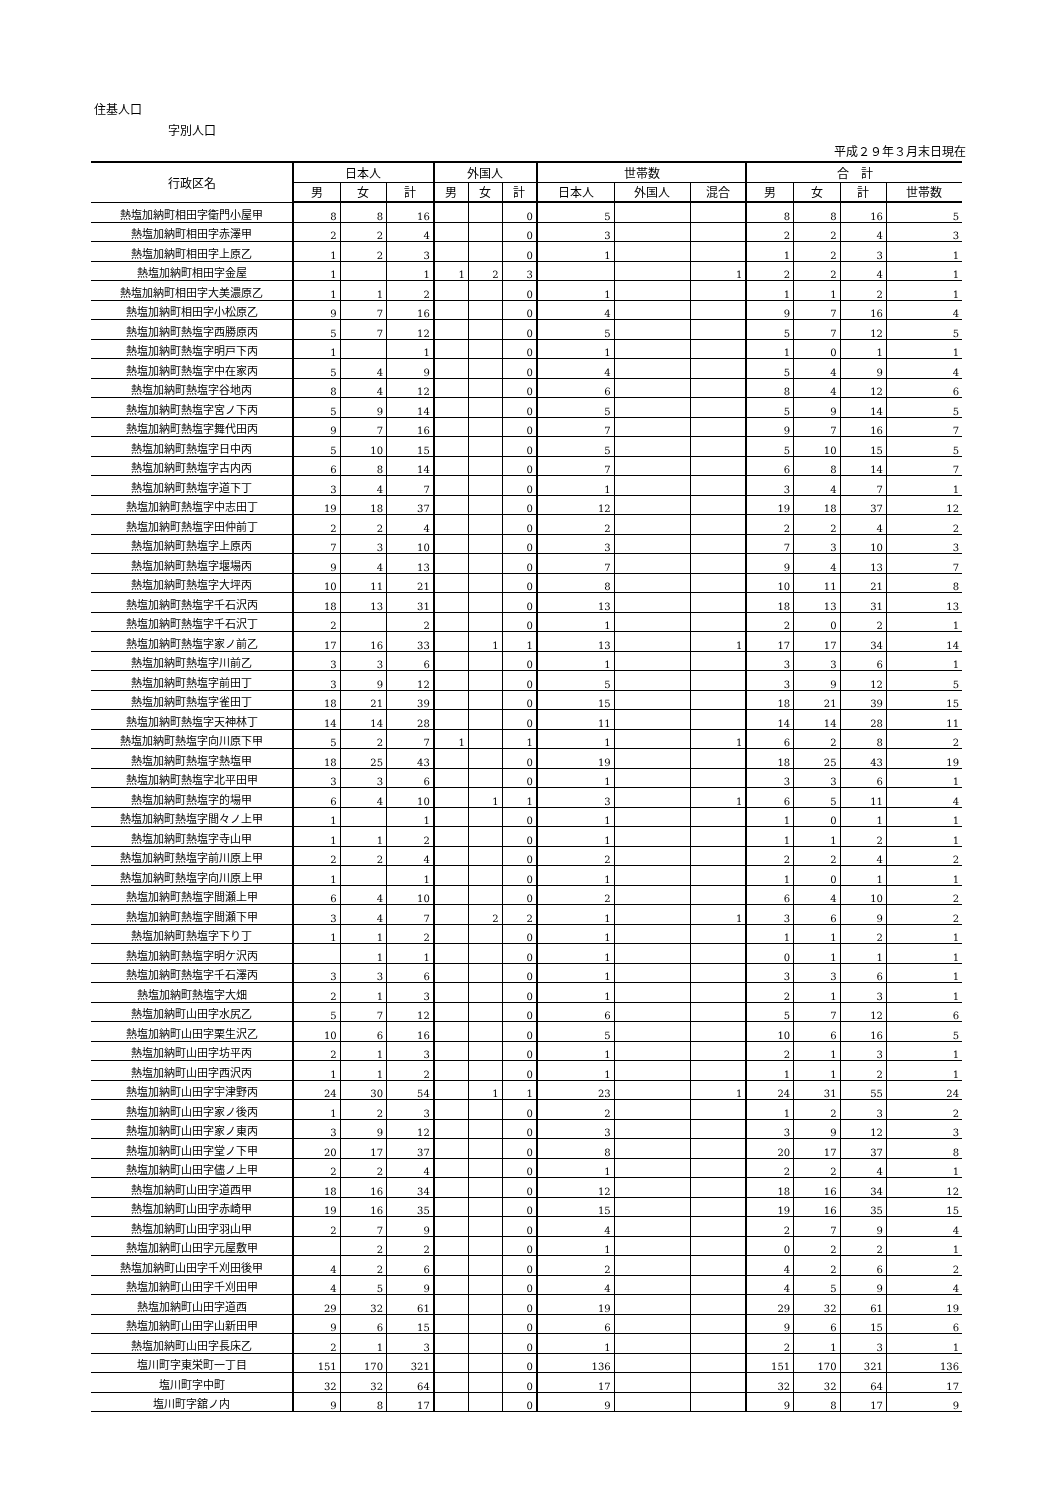住基人口
字別人口
平成２９年３月末日現在
| 行政区名 | 日本人 | | | 外国人 | | | 世帯数 | | | 合 計 | | | |
| --- | --- | --- | --- | --- | --- | --- | --- | --- | --- | --- | --- | --- | --- |
| | 男 | 女 | 計 | 男 | 女 | 計 | 日本人 | 外国人 | 混合 | 男 | 女 | 計 | 世帯数 |
| 熱塩加納町相田字衛門小屋甲 | 8 | 8 | 16 | | | 0 | 5 | | | 8 | 8 | 16 | 5 |
| 熱塩加納町相田字赤澤甲 | 2 | 2 | 4 | | | 0 | 3 | | | 2 | 2 | 4 | 3 |
| 熱塩加納町相田字上原乙 | 1 | 2 | 3 | | | 0 | 1 | | | 1 | 2 | 3 | 1 |
| 熱塩加納町相田字金屋 | 1 | | 1 | 1 | 2 | 3 | | | 1 | 2 | 2 | 4 | 1 |
| 熱塩加納町相田字大美濃原乙 | 1 | 1 | 2 | | | 0 | 1 | | | 1 | 1 | 2 | 1 |
| 熱塩加納町相田字小松原乙 | 9 | 7 | 16 | | | 0 | 4 | | | 9 | 7 | 16 | 4 |
| 熱塩加納町熱塩字西勝原丙 | 5 | 7 | 12 | | | 0 | 5 | | | 5 | 7 | 12 | 5 |
| 熱塩加納町熱塩字明戸下丙 | 1 | | 1 | | | 0 | 1 | | | 1 | 0 | 1 | 1 |
| 熱塩加納町熱塩字中在家丙 | 5 | 4 | 9 | | | 0 | 4 | | | 5 | 4 | 9 | 4 |
| 熱塩加納町熱塩字谷地丙 | 8 | 4 | 12 | | | 0 | 6 | | | 8 | 4 | 12 | 6 |
| 熱塩加納町熱塩字宮ノ下丙 | 5 | 9 | 14 | | | 0 | 5 | | | 5 | 9 | 14 | 5 |
| 熱塩加納町熱塩字舞代田丙 | 9 | 7 | 16 | | | 0 | 7 | | | 9 | 7 | 16 | 7 |
| 熱塩加納町熱塩字日中丙 | 5 | 10 | 15 | | | 0 | 5 | | | 5 | 10 | 15 | 5 |
| 熱塩加納町熱塩字古内丙 | 6 | 8 | 14 | | | 0 | 7 | | | 6 | 8 | 14 | 7 |
| 熱塩加納町熱塩字道下丁 | 3 | 4 | 7 | | | 0 | 1 | | | 3 | 4 | 7 | 1 |
| 熱塩加納町熱塩字中志田丁 | 19 | 18 | 37 | | | 0 | 12 | | | 19 | 18 | 37 | 12 |
| 熱塩加納町熱塩字田仲前丁 | 2 | 2 | 4 | | | 0 | 2 | | | 2 | 2 | 4 | 2 |
| 熱塩加納町熱塩字上原丙 | 7 | 3 | 10 | | | 0 | 3 | | | 7 | 3 | 10 | 3 |
| 熱塩加納町熱塩字堰場丙 | 9 | 4 | 13 | | | 0 | 7 | | | 9 | 4 | 13 | 7 |
| 熱塩加納町熱塩字大坪丙 | 10 | 11 | 21 | | | 0 | 8 | | | 10 | 11 | 21 | 8 |
| 熱塩加納町熱塩字千石沢丙 | 18 | 13 | 31 | | | 0 | 13 | | | 18 | 13 | 31 | 13 |
| 熱塩加納町熱塩字千石沢丁 | 2 | | 2 | | | 0 | 1 | | | 2 | 0 | 2 | 1 |
| 熱塩加納町熱塩字家ノ前乙 | 17 | 16 | 33 | | 1 | 1 | 13 | | 1 | 17 | 17 | 34 | 14 |
| 熱塩加納町熱塩字川前乙 | 3 | 3 | 6 | | | 0 | 1 | | | 3 | 3 | 6 | 1 |
| 熱塩加納町熱塩字前田丁 | 3 | 9 | 12 | | | 0 | 5 | | | 3 | 9 | 12 | 5 |
| 熱塩加納町熱塩字雀田丁 | 18 | 21 | 39 | | | 0 | 15 | | | 18 | 21 | 39 | 15 |
| 熱塩加納町熱塩字天神林丁 | 14 | 14 | 28 | | | 0 | 11 | | | 14 | 14 | 28 | 11 |
| 熱塩加納町熱塩字向川原下甲 | 5 | 2 | 7 | 1 | | 1 | 1 | | 1 | 6 | 2 | 8 | 2 |
| 熱塩加納町熱塩字熱塩甲 | 18 | 25 | 43 | | | 0 | 19 | | | 18 | 25 | 43 | 19 |
| 熱塩加納町熱塩字北平田甲 | 3 | 3 | 6 | | | 0 | 1 | | | 3 | 3 | 6 | 1 |
| 熱塩加納町熱塩字的場甲 | 6 | 4 | 10 | | 1 | 1 | 3 | | 1 | 6 | 5 | 11 | 4 |
| 熱塩加納町熱塩字間々ノ上甲 | 1 | | 1 | | | 0 | 1 | | | 1 | 0 | 1 | 1 |
| 熱塩加納町熱塩字寺山甲 | 1 | 1 | 2 | | | 0 | 1 | | | 1 | 1 | 2 | 1 |
| 熱塩加納町熱塩字前川原上甲 | 2 | 2 | 4 | | | 0 | 2 | | | 2 | 2 | 4 | 2 |
| 熱塩加納町熱塩字向川原上甲 | 1 | | 1 | | | 0 | 1 | | | 1 | 0 | 1 | 1 |
| 熱塩加納町熱塩字間瀬上甲 | 6 | 4 | 10 | | | 0 | 2 | | | 6 | 4 | 10 | 2 |
| 熱塩加納町熱塩字間瀬下甲 | 3 | 4 | 7 | | 2 | 2 | 1 | | 1 | 3 | 6 | 9 | 2 |
| 熱塩加納町熱塩字下り丁 | 1 | 1 | 2 | | | 0 | 1 | | | 1 | 1 | 2 | 1 |
| 熱塩加納町熱塩字明ケ沢丙 | | 1 | 1 | | | 0 | 1 | | | 0 | 1 | 1 | 1 |
| 熱塩加納町熱塩字千石澤丙 | 3 | 3 | 6 | | | 0 | 1 | | | 3 | 3 | 6 | 1 |
| 熱塩加納町熱塩字大畑 | 2 | 1 | 3 | | | 0 | 1 | | | 2 | 1 | 3 | 1 |
| 熱塩加納町山田字水尻乙 | 5 | 7 | 12 | | | 0 | 6 | | | 5 | 7 | 12 | 6 |
| 熱塩加納町山田字栗生沢乙 | 10 | 6 | 16 | | | 0 | 5 | | | 10 | 6 | 16 | 5 |
| 熱塩加納町山田字坊平丙 | 2 | 1 | 3 | | | 0 | 1 | | | 2 | 1 | 3 | 1 |
| 熱塩加納町山田字西沢丙 | 1 | 1 | 2 | | | 0 | 1 | | | 1 | 1 | 2 | 1 |
| 熱塩加納町山田字宇津野丙 | 24 | 30 | 54 | | 1 | 1 | 23 | | 1 | 24 | 31 | 55 | 24 |
| 熱塩加納町山田字家ノ後丙 | 1 | 2 | 3 | | | 0 | 2 | | | 1 | 2 | 3 | 2 |
| 熱塩加納町山田字家ノ東丙 | 3 | 9 | 12 | | | 0 | 3 | | | 3 | 9 | 12 | 3 |
| 熱塩加納町山田字堂ノ下甲 | 20 | 17 | 37 | | | 0 | 8 | | | 20 | 17 | 37 | 8 |
| 熱塩加納町山田字儘ノ上甲 | 2 | 2 | 4 | | | 0 | 1 | | | 2 | 2 | 4 | 1 |
| 熱塩加納町山田字道西甲 | 18 | 16 | 34 | | | 0 | 12 | | | 18 | 16 | 34 | 12 |
| 熱塩加納町山田字赤崎甲 | 19 | 16 | 35 | | | 0 | 15 | | | 19 | 16 | 35 | 15 |
| 熱塩加納町山田字羽山甲 | 2 | 7 | 9 | | | 0 | 4 | | | 2 | 7 | 9 | 4 |
| 熱塩加納町山田字元屋敷甲 | | 2 | 2 | | | 0 | 1 | | | 0 | 2 | 2 | 1 |
| 熱塩加納町山田字千刈田後甲 | 4 | 2 | 6 | | | 0 | 2 | | | 4 | 2 | 6 | 2 |
| 熱塩加納町山田字千刈田甲 | 4 | 5 | 9 | | | 0 | 4 | | | 4 | 5 | 9 | 4 |
| 熱塩加納町山田字道西 | 29 | 32 | 61 | | | 0 | 19 | | | 29 | 32 | 61 | 19 |
| 熱塩加納町山田字山新田甲 | 9 | 6 | 15 | | | 0 | 6 | | | 9 | 6 | 15 | 6 |
| 熱塩加納町山田字長床乙 | 2 | 1 | 3 | | | 0 | 1 | | | 2 | 1 | 3 | 1 |
| 塩川町字東栄町一丁目 | 151 | 170 | 321 | | | 0 | 136 | | | 151 | 170 | 321 | 136 |
| 塩川町字中町 | 32 | 32 | 64 | | | 0 | 17 | | | 32 | 32 | 64 | 17 |
| 塩川町字舘ノ内 | 9 | 8 | 17 | | | 0 | 9 | | | 9 | 8 | 17 | 9 |